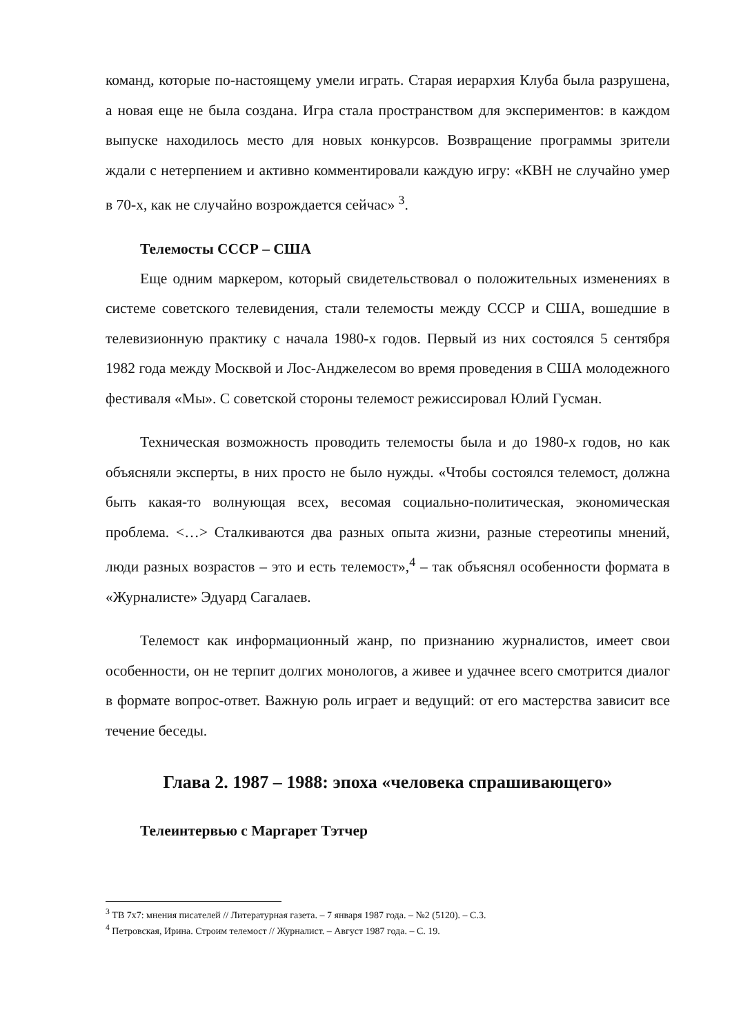команд, которые по-настоящему умели играть. Старая иерархия Клуба была разрушена, а новая еще не была создана. Игра стала пространством для экспериментов: в каждом выпуске находилось место для новых конкурсов. Возвращение программы зрители ждали с нетерпением и активно комментировали каждую игру: «КВН не случайно умер в 70-х, как не случайно возрождается сейчас» <sup>3</sup>.
Телемосты СССР – США
Еще одним маркером, который свидетельствовал о положительных изменениях в системе советского телевидения, стали телемосты между СССР и США, вошедшие в телевизионную практику с начала 1980-х годов. Первый из них состоялся 5 сентября 1982 года между Москвой и Лос-Анджелесом во время проведения в США молодежного фестиваля «Мы». С советской стороны телемост режиссировал Юлий Гусман.
Техническая возможность проводить телемосты была и до 1980-х годов, но как объясняли эксперты, в них просто не было нужды. «Чтобы состоялся телемост, должна быть какая-то волнующая всех, весомая социально-политическая, экономическая проблема. <…> Сталкиваются два разных опыта жизни, разные стереотипы мнений, люди разных возрастов – это и есть телемост»,<sup>4</sup> – так объяснял особенности формата в «Журналисте» Эдуард Сагалаев.
Телемост как информационный жанр, по признанию журналистов, имеет свои особенности, он не терпит долгих монологов, а живее и удачнее всего смотрится диалог в формате вопрос-ответ. Важную роль играет и ведущий: от его мастерства зависит все течение беседы.
Глава 2. 1987 – 1988: эпоха «человека спрашивающего»
Телеинтервью с Маргарет Тэтчер
<sup>3</sup> ТВ 7х7: мнения писателей // Литературная газета. – 7 января 1987 года. – №2 (5120). – С.3.
<sup>4</sup> Петровская, Ирина. Строим телемост // Журналист. – Август 1987 года. – С. 19.